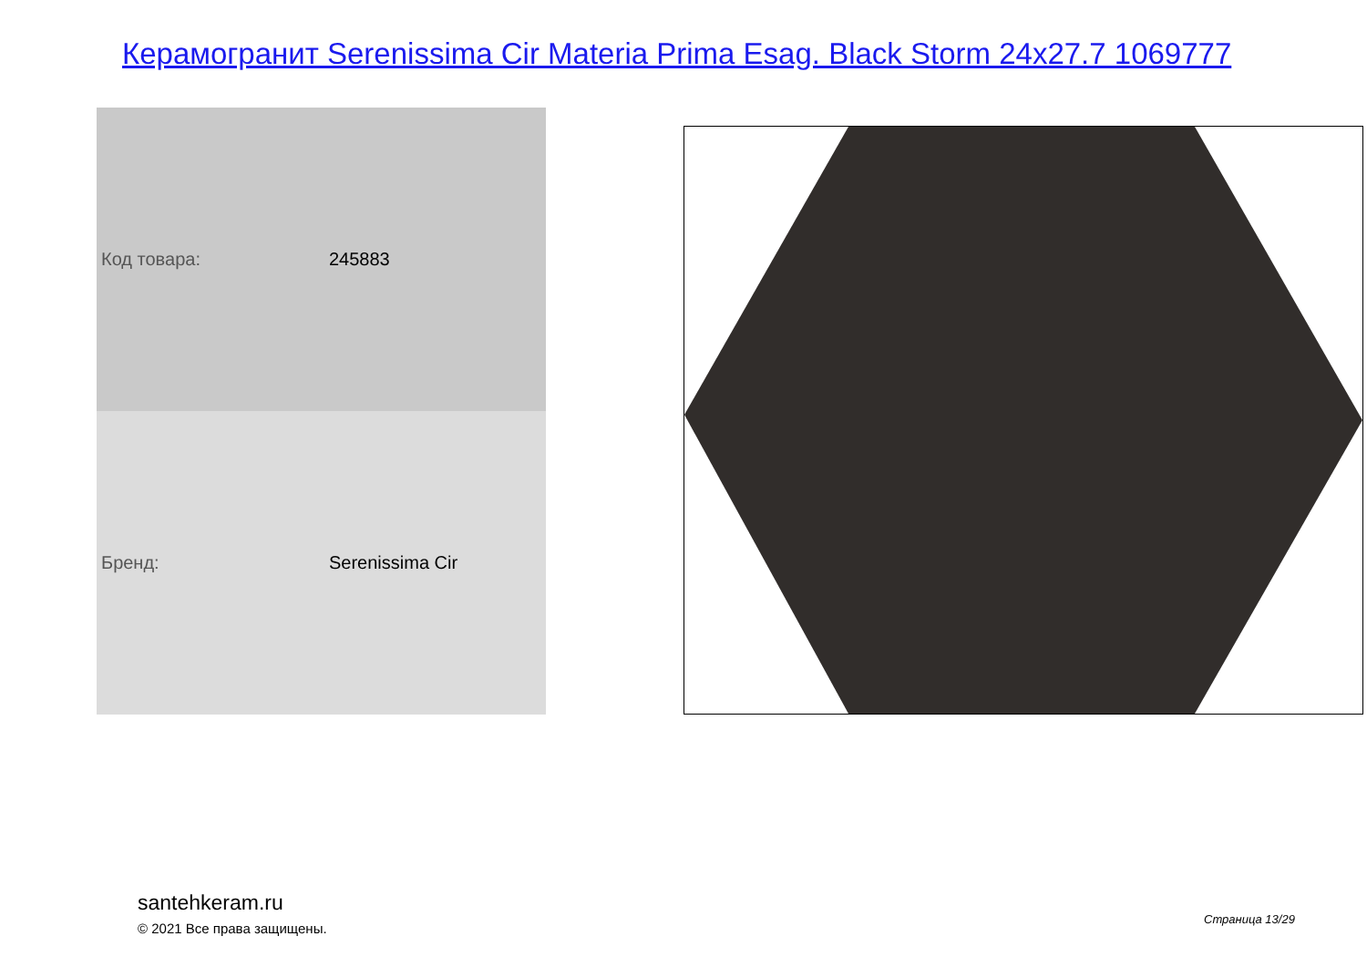Керамогранит Serenissima Cir Materia Prima Esag. Black Storm 24x27.7 1069777
| Код товара: | 245883 |
| Бренд: | Serenissima Cir |
santehkeram.ru
© 2021 Все права защищены.
Страница 13/29